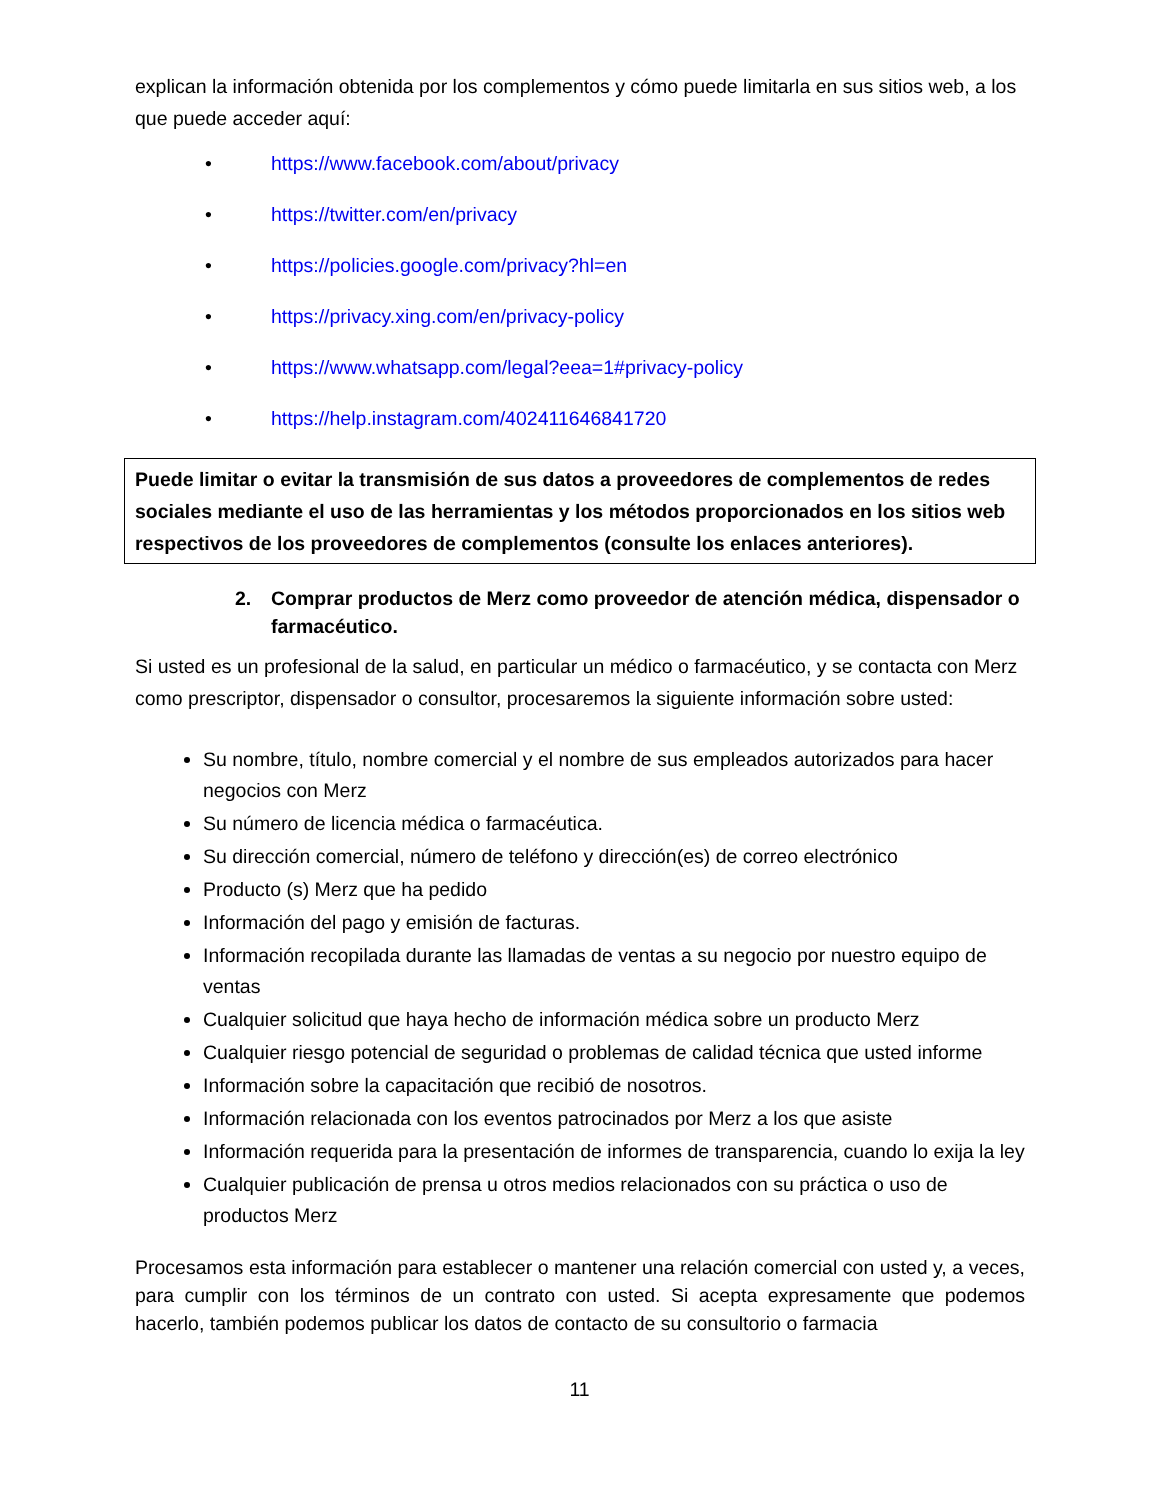explican la información obtenida por los complementos y cómo puede limitarla en sus sitios web, a los que puede acceder aquí:
• https://www.facebook.com/about/privacy
• https://twitter.com/en/privacy
• https://policies.google.com/privacy?hl=en
• https://privacy.xing.com/en/privacy-policy
• https://www.whatsapp.com/legal?eea=1#privacy-policy
• https://help.instagram.com/402411646841720
Puede limitar o evitar la transmisión de sus datos a proveedores de complementos de redes sociales mediante el uso de las herramientas y los métodos proporcionados en los sitios web respectivos de los proveedores de complementos (consulte los enlaces anteriores).
2. Comprar productos de Merz como proveedor de atención médica, dispensador o farmacéutico.
Si usted es un profesional de la salud, en particular un médico o farmacéutico, y se contacta con Merz como prescriptor, dispensador o consultor, procesaremos la siguiente información sobre usted:
Su nombre, título, nombre comercial y el nombre de sus empleados autorizados para hacer negocios con Merz
Su número de licencia médica o farmacéutica.
Su dirección comercial, número de teléfono y dirección(es) de correo electrónico
Producto (s) Merz que ha pedido
Información del pago y emisión de facturas.
Información recopilada durante las llamadas de ventas a su negocio por nuestro equipo de ventas
Cualquier solicitud que haya hecho de información médica sobre un producto Merz
Cualquier riesgo potencial de seguridad o problemas de calidad técnica que usted informe
Información sobre la capacitación que recibió de nosotros.
Información relacionada con los eventos patrocinados por Merz a los que asiste
Información requerida para la presentación de informes de transparencia, cuando lo exija la ley
Cualquier publicación de prensa u otros medios relacionados con su práctica o uso de productos Merz
Procesamos esta información para establecer o mantener una relación comercial con usted y, a veces, para cumplir con los términos de un contrato con usted. Si acepta expresamente que podemos hacerlo, también podemos publicar los datos de contacto de su consultorio o farmacia
11